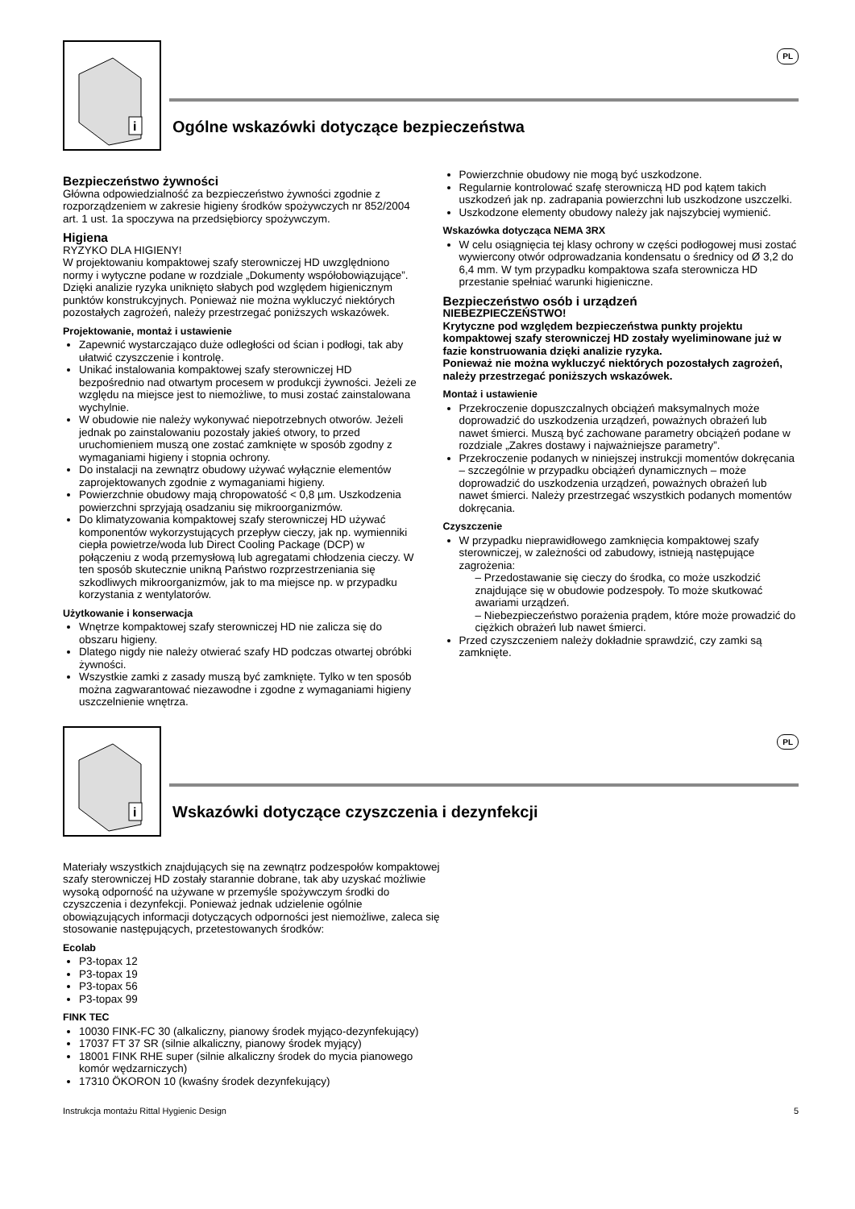i
Ogólne wskazówki dotyczące bezpieczeństwa
PL
Bezpieczeństwo żywności
Główna odpowiedzialność za bezpieczeństwo żywności zgodnie z rozporządzeniem w zakresie higieny środków spożywczych nr 852/2004 art. 1 ust. 1a spoczywa na przedsiębiorcy spożywczym.
Higiena
RYZYKO DLA HIGIENY!
W projektowaniu kompaktowej szafy sterowniczej HD uwzględniono normy i wytyczne podane w rozdziale „Dokumenty współobowiązujące”. Dzięki analizie ryzyka uniknięto słabych pod względem higienicznym punktów konstrukcyjnych. Ponieważ nie można wykluczyć niektórych pozostałych zagrożeń, należy przestrzegać poniższych wskazówek.
Projektowanie, montaż i ustawienie
Zapewnić wystarczająco duże odległości od ścian i podłogi, tak aby ułatwić czyszczenie i kontrolę.
Unikać instalowania kompaktowej szafy sterowniczej HD bezpośrednio nad otwartym procesem w produkcji żywności. Jeżeli ze względu na miejsce jest to niemożliwe, to musi zostać zainstalowana wychylnie.
W obudowie nie należy wykonywać niepotrzebnych otworów. Jeżeli jednak po zainstalowaniu pozostały jakieś otwory, to przed uruchomieniem muszą one zostać zamknięte w sposób zgodny z wymaganiami higieny i stopnia ochrony.
Do instalacji na zewnątrz obudowy używać wyłącznie elementów zaprojektowanych zgodnie z wymaganiami higieny.
Powierzchnie obudowy mają chropowatość < 0,8 µm. Uszkodzenia powierzchni sprzyjają osadzaniu się mikroorganizmów.
Do klimatyzowania kompaktowej szafy sterowniczej HD używać komponentów wykorzystujących przepływ cieczy, jak np. wymienniki ciepła powietrze/woda lub Direct Cooling Package (DCP) w połączeniu z wodą przemysłową lub agregatami chłodzenia cieczy. W ten sposób skutecznie unikną Państwo rozprzestrzeniania się szkodliwych mikroorganizmów, jak to ma miejsce np. w przypadku korzystania z wentylatorów.
Użytkowanie i konserwacja
Wnętrze kompaktowej szafy sterowniczej HD nie zalicza się do obszaru higieny.
Dlatego nigdy nie należy otwierać szafy HD podczas otwartej obróbki żywności.
Wszystkie zamki z zasady muszą być zamknięte. Tylko w ten sposób można zagwarantować niezawodne i zgodne z wymaganiami higieny uszczelnienie wnętrza.
Powierzchnie obudowy nie mogą być uszkodzone.
Regularnie kontrolować szafę sterowniczą HD pod kątem takich uszkodzeń jak np. zadrapania powierzchni lub uszkodzone uszczelki.
Uszkodzone elementy obudowy należy jak najszybciej wymienić.
Wskazówka dotycząca NEMA 3RX
W celu osiągnięcia tej klasy ochrony w części podłogowej musi zostać wywiercony otwór odprowadzania kondensatu o średnicy od Ø 3,2 do 6,4 mm. W tym przypadku kompaktowa szafa sterownicza HD przestanie spełniać warunki higieniczne.
Bezpieczeństwo osób i urządzeń
NIEBEZPIECZEŃSTWO!
Krytyczne pod względem bezpieczeństwa punkty projektu kompaktowej szafy sterowniczej HD zostały wyeliminowane już w fazie konstruowania dzięki analizie ryzyka.
Ponieważ nie można wykluczyć niektórych pozostałych zagrożeń, należy przestrzegać poniższych wskazówek.
Montaż i ustawienie
Przekroczenie dopuszczalnych obciążeń maksymalnych może doprowadzić do uszkodzenia urządzeń, poważnych obrażeń lub nawet śmierci. Muszą być zachowane parametry obciążeń podane w rozdziale „Zakres dostawy i najważniejsze parametry”.
Przekroczenie podanych w niniejszej instrukcji momentów dokręcania – szczególnie w przypadku obciążeń dynamicznych – może doprowadzić do uszkodzenia urządzeń, poważnych obrażeń lub nawet śmierci. Należy przestrzegać wszystkich podanych momentów dokręcania.
Czyszczenie
W przypadku nieprawidłowego zamknięcia kompaktowej szafy sterowniczej, w zależności od zabudowy, istnieją następujące zagrożenia:
– Przedostawanie się cieczy do środka, co może uszkodzić znajdujące się w obudowie podzespoły. To może skutkować awariami urządzeń.
– Niebezpieczeństwo porażenia prądem, które może prowadzić do ciężkich obrażeń lub nawet śmierci.
Przed czyszczeniem należy dokładnie sprawdzić, czy zamki są zamknięte.
i
Wskazówki dotyczące czyszczenia i dezynfekcji
PL
Materiały wszystkich znajdujących się na zewnątrz podzespołów kompaktowej szafy sterowniczej HD zostały starannie dobrane, tak aby uzyskać możliwie wysoką odporność na używane w przemyśle spożywczym środki do czyszczenia i dezynfekcji. Ponieważ jednak udzielenie ogólnie obowiązujących informacji dotyczących odporności jest niemożliwe, zaleca się stosowanie następujących, przetestowanych środków:
Ecolab
P3-topax 12
P3-topax 19
P3-topax 56
P3-topax 99
FINK TEC
10030 FINK-FC 30 (alkaliczny, pianowy środek myjąco-dezynfekujący)
17037 FT 37 SR (silnie alkaliczny, pianowy środek myjący)
18001 FINK RHE super (silnie alkaliczny środek do mycia pianowego komór wędzarniczych)
17310 ÖKORON 10 (kwaśny środek dezynfekujący)
Instrukcja montażu Rittal Hygienic Design 5